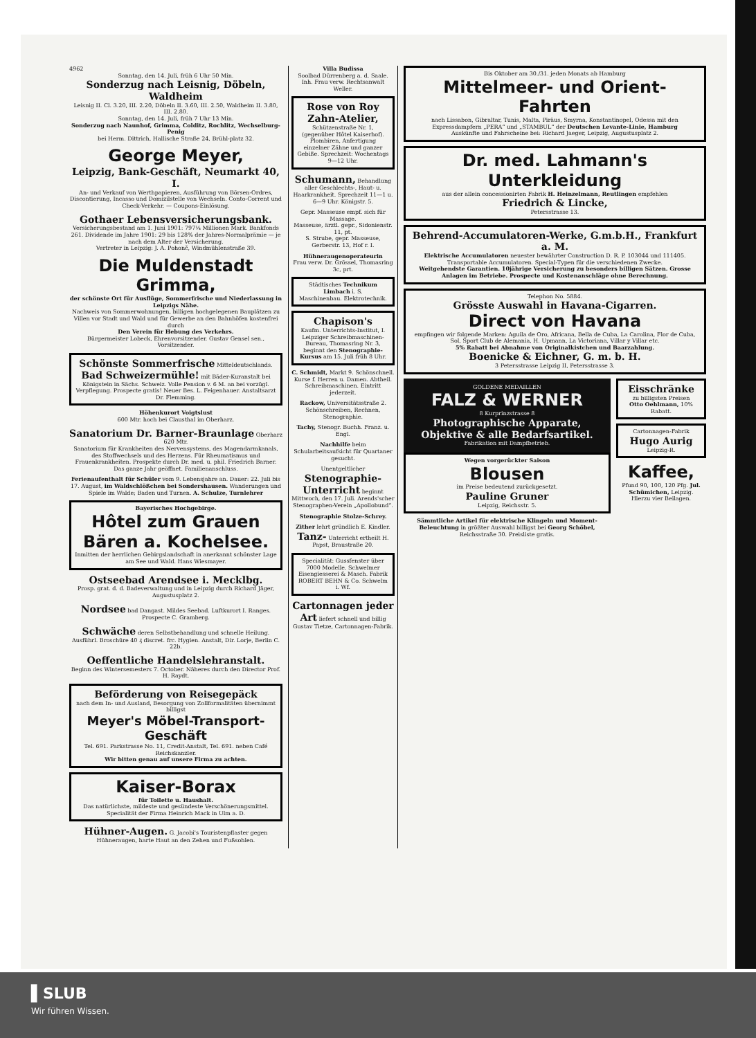4962
Sonntag, den 14. Juli, früh 6 Uhr 50 Min.
Sonderzug nach Leisnig, Döbeln, Waldheim
Leisnig II. Cl. 3.20, III. 2.20, Döbeln II. 3.60, III. 2.50, Waldheim II. 3.80, III. 2.80.
Sonntag, den 14. Juli, früh 7 Uhr 13 Min.
Sonderzug nach Naunhof, Grimma, Colditz, Rochlitz, Wechselburg-Penig
bei Herm. Dittrich, Hallische Straße 24, Brühl-platz 32.
George Meyer,
Leipzig, Bank-Geschäft, Neumarkt 40, I.
An- und Verkauf von Werthpapieren, Ausführung von Börsen-Ordres, Discontierung, Incasso und Domizilstelle von Wechseln. Conto-Corrent und Check-Verkehr. — Coupons-Einlösung.
Gothaer Lebensversicherungsbank.
Versicherungsbestand am 1. Juni 1901: 797¼ Millionen Mark. Bankfonds 261. Dividende im Jahre 1901: 29 bis 128% der Jahres-Normalprämie — je nach dem Alter der Versicherung.
Vertreter in Leipzig: J. A. Pohonč, Windmühlenstraße 39.
Die Muldenstadt Grimma,
der schönste Ort für Ausflüge, Sommerfrische und Niederlassung in Leipzigs Nähe.
Nachweis von Sommerwohnungen, billigen hochgelegenen Bauplätzen zu Villen vor Stadt und Wald und für Gewerbe an den Bahnhöfen kostenfrei durch
Den Verein für Hebung des Verkehrs.
Bürgermeister Lobeck, Ehrenvorsitzender. Gustav Gensel sen., Vorsitzender.
Schönste Sommerfrische Mitteldeutschlands.
Bad Schweizermühle! mit Bäder-Kuranstalt bei Königstein in Sächs. Schweiz. Volle Pension v. 6 M. an bei vorzügl. Verpflegung. Prospecte gratis! Neuer Bes. L. Feigenhauer. Anstaltsarzt Dr. Flemming.
Höhenkurort Voigtslust
600 Mtr. hoch bei Clausthal im Oberharz.
Sanatorium Dr. Barner-Braunlage Oberharz 620 Mtr.
Sanatorium für Krankheiten des Nervensystems, des Magendarmkanals, des Stoffwechsels und des Herzens. Für Rheumatismus und Frauenkrankheiten. Prospekte durch Dr. med. u. phil. Friedrich Barner. Das ganze Jahr geöffnet. Familienanschluss.
Ferienaufenthalt für Schüler vom 9. Lebensjahre an. Dauer: 22. Juli bis 17. August, im Waldschlößchen bei Sondershausen. Wanderungen und Spiele im Walde; Baden und Turnen. A. Schulze, Turnlehrer
Bayerisches Hochgebirge.
Hôtel zum Grauen Bären a. Kochelsee.
Inmitten der herrlichen Gebirgslandschaft in anerkannt schönster Lage am See und Wald. Hans Wiesmayer.
Ostseebad Arendsee i. Mecklbg.
Prosp. grat. d. d. Badeverwaltung und in Leipzig durch Richard Jäger, Augustusplatz 2.
Nordsee bad Dangast. Mildes Seebad. Luftkurort I. Ranges. Prospecte C. Gramberg.
Schwäche deren Selbstbehandlung und schnelle Heilung. Ausführl. Broschüre 40 ₰ discret. frc. Hygien. Anstalt, Dir. Lorje, Berlin C. 22b.
Oeffentliche Handelslehranstalt.
Beginn des Wintersemesters 7. October. Näheres durch den Director Prof. H. Raydt.
Beförderung von Reisegepäck
nach dem In- und Ausland, Besorgung von Zollformalitäten übernimmt billigst
Meyer's Möbel-Transport-Geschäft
Tel. 691. Parkstrasse No. 11, Credit-Anstalt, Tel. 691. neben Café Reichskanzler.
Wir bitten genau auf unsere Firma zu achten.
Kaiser-Borax
für Toilette u. Haushalt.
Das natürlichste, mildeste und gesündeste Verschönerungsmittel. Specialität der Firma Heinrich Mack in Ulm a. D.
Hühner-Augen. G. Jacobi's Touristenpflaster gegen Hühneraugen, harte Haut an den Zehen und Fußsohlen.
Villa Budissa
Soolbad Dürrenberg a. d. Saale.
Inh. Frau verw. Rechtsanwalt Weller.
Rose von Roy Zahn-Atelier,
Schützenstraße Nr. 1, (gegenüber Hôtel Kaiserhof). Plombiren, Anfertigung einzelner Zähne und ganzer Gebiße. Sprechzeit: Wochentags 9—12 Uhr.
Schumann, Behandlung aller Geschlechts-, Haut- u. Haarkrankheit. Sprechzeit 11—1 u. 6—9 Uhr. Königstr. 5.
Gepr. Masseuse empf. sich für Massage.
Masseuse, ärztl. gepr., Sidonienstr. 11, pt.
S. Strube, gepr. Masseuse, Gerberstr. 13, Hof r. I.
Hühneraugenoperateurin
Frau verw. Dr. Grössel, Thomasring 3c, prt.
Städtisches Technikum Limbach i. S.
Maschinenbau. Elektrotechnik.
Chapison's
Kaufm. Unterrichts-Institut, I. Leipziger Schreibmaschinen-Bureau, Thomasring Nr. 3, beginnt den Stenographie-Kursus am 15. Juli früh 8 Uhr.
C. Schmidt, Markt 9. Schönschnell. Kurse f. Herren u. Damen. Abtheil. Schreibmaschinen. Eintritt jederzeit.
Rackow, Universitätsstraße 2. Schönschreiben, Rechnen, Stenographie.
Tachy, Stenogr. Buchh. Franz. u. Engl.
Nachhilfe beim Schularbeitsaufsicht für Quartaner gesucht.
Unentgeltlicher Stenographie-Unterricht beginnt Mittwoch, den 17. Juli. Arends'scher Stenographen-Verein „Apollobund“.
Stenographie Stolze-Schrey.
Zither lehrt gründlich E. Kindler.
Tanz- Unterricht ertheilt H. Papst, Braustraße 20.
Specialität: Gussfenster über 7000 Modelle. Schwelmer Eisengiesserei & Masch. Fabrik ROBERT BEHN & Co. Schwelm i. Wf.
Cartonnagen jeder Art liefert schnell und billig Gustav Tietze, Cartonnagen-Fabrik.
Bis Oktober am 30./31. jeden Monats ab Hamburg
Mittelmeer- und Orient-Fahrten
nach Lissabon, Gibraltar, Tunis, Malta, Piräus, Smyrna, Konstantinopel, Odessa mit den Expressdampfern „PERA“ und „STAMBUL“ der Deutschen Levante-Linie, Hamburg
Auskünfte und Fahrscheine bei: Richard Jaeger, Leipzig, Augustusplatz 2.
Dr. med. Lahmann's Unterkleidung
aus der allein concessionirten Fabrik H. Heinzelmann, Reutlingen empfehlen
Friedrich & Lincke,
Petersstrasse 13.
Behrend-Accumulatoren-Werke, G.m.b.H., Frankfurt a. M.
Elektrische Accumulatoren neuester bewährter Construction D. R. P. 103044 und 111405.
Transportable Accumulatoren. Special-Typen für die verschiedenen Zwecke.
Weitgehendste Garantien. 10jährige Versicherung zu besonders billigen Sätzen. Grosse Anlagen im Betriebe. Prospecte und Kostenanschläge ohne Berechnung.
Telephon No. 5884.
Grösste Auswahl in Havana-Cigarren.
Direct von Havana
empfingen wir folgende Marken: Aguila de Oro, Africana, Bella de Cuba, La Carolina, Flor de Cuba, Sol, Sport Club de Alemania, H. Upmann, La Victoriana, Villar y Villar etc.
5% Rabatt bei Abnahme von Originalkistchen und Baarzahlung.
Boenicke & Eichner, G. m. b. H.
3 Petersstrasse Leipzig II, Petersstrasse 3.
GOLDENE MEDAILLEN
FALZ & WERNER
8 Kurprinzstrasse 8
Photographische Apparate, Objektive & alle Bedarfsartikel.
Fabrikation mit Dampfbetrieb.
Wegen vorgerückter Saison
Blousen
im Preise bedeutend zurückgesetzt.
Pauline Gruner
Leipzig, Reichsstr. 5.
Sämmtliche Artikel für elektrische Klingeln und Moment-Beleuchtung in größter Auswahl billigst bei Georg Schöbel, Reichsstraße 30. Preisliste gratis.
Eisschränke
zu billigsten Preisen
Otto Oehlmann, 10% Rabatt.
Cartonnagen-Fabrik Hugo Aurig Leipzig-R.
Kaffee,
Pfund 90, 100, 120 Pfg. Jul. Schümichen, Leipzig.
Hierzu vier Beilagen.
▌SLUB
Wir führen Wissen.